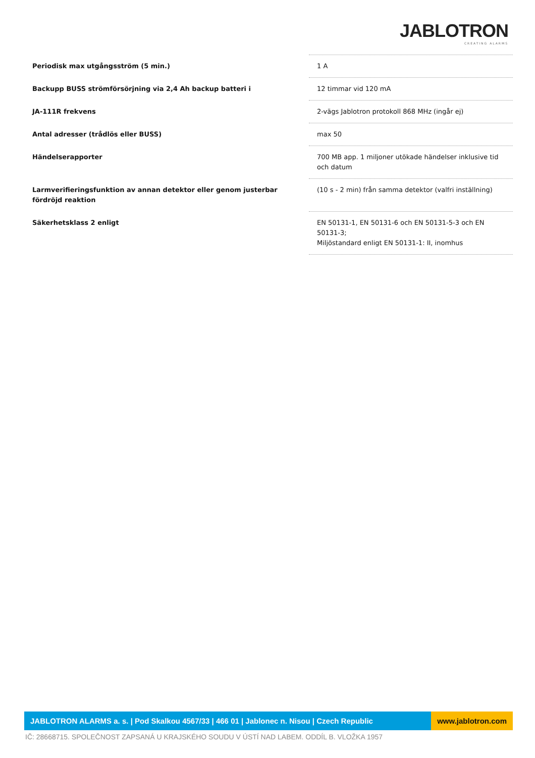JABLOTRON
CREATING ALARMS
| Periodisk max utgångsström (5 min.) | 1 A |
| Backupp BUSS strömförsörjning via 2,4 Ah backup batteri i | 12 timmar vid 120 mA |
| JA-111R frekvens | 2-vägs Jablotron protokoll 868 MHz (ingår ej) |
| Antal adresser (trådlös eller BUSS) | max 50 |
| Händelserapporter | 700 MB app. 1 miljoner utökade händelser inklusive tid och datum |
| Larmverifieringsfunktion av annan detektor eller genom justerbar fördröjd reaktion | (10 s - 2 min) från samma detektor (valfri inställning) |
| Säkerhetsklass 2 enligt | EN 50131-1, EN 50131-6 och EN 50131-5-3 och EN 50131-3; Miljöstandard enligt EN 50131-1: II, inomhus |
JABLOTRON ALARMS a. s. | Pod Skalkou 4567/33 | 466 01 | Jablonec n. Nisou | Czech Republic
www.jablotron.com
IČ: 28668715. SPOLEČNOST ZAPSANÁ U KRAJSKÉHO SOUDU V ÚSTÍ NAD LABEM. ODDÍL B. VLOŽKA 1957